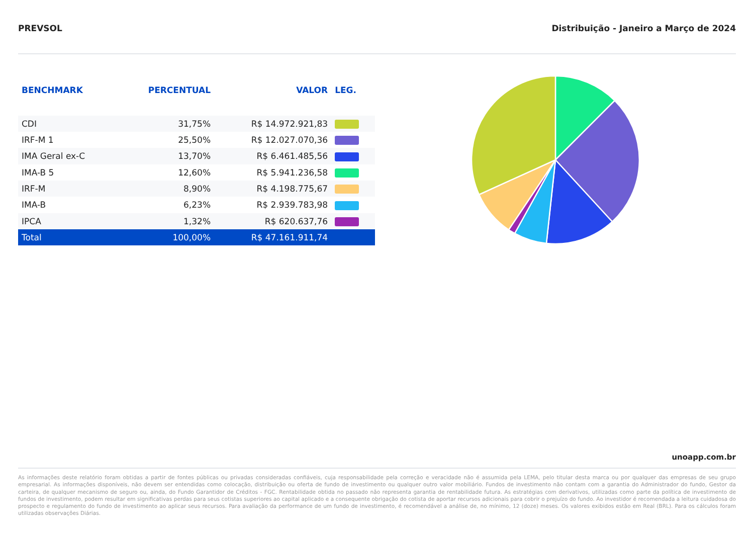PREVSOL Distribuição - Janeiro a Março de 2024
| BENCHMARK | PERCENTUAL | VALOR | LEG. |
| --- | --- | --- | --- |
| CDI | 31,75% | R$ 14.972.921,83 | |
| IRF-M 1 | 25,50% | R$ 12.027.070,36 | |
| IMA Geral ex-C | 13,70% | R$ 6.461.485,56 | |
| IMA-B 5 | 12,60% | R$ 5.941.236,58 | |
| IRF-M | 8,90% | R$ 4.198.775,67 | |
| IMA-B | 6,23% | R$ 2.939.783,98 | |
| IPCA | 1,32% | R$ 620.637,76 | |
| Total | 100,00% | R$ 47.161.911,74 | |
unoapp.com.br
As informações deste relatório foram obtidas a partir de fontes públicas ou privadas consideradas confiáveis, cuja responsabilidade pela correção e veracidade não é assumida pela LEMA, pelo titular desta marca ou por qualquer das empresas de seu grupo empresarial. As informações disponíveis, não devem ser entendidas como colocação, distribuição ou oferta de fundo de investimento ou qualquer outro valor mobiliário. Fundos de investimento não contam com a garantia do Administrador do fundo, Gestor da carteira, de qualquer mecanismo de seguro ou, ainda, do Fundo Garantidor de Créditos - FGC. Rentabilidade obtida no passado não representa garantia de rentabilidade futura. As estratégias com derivativos, utilizadas como parte da política de investimento de fundos de investimento, podem resultar em significativas perdas para seus cotistas superiores ao capital aplicado e a consequente obrigação do cotista de aportar recursos adicionais para cobrir o prejuízo do fundo. Ao investidor é recomendada a leitura cuidadosa do prospecto e regulamento do fundo de investimento ao aplicar seus recursos. Para avaliação da performance de um fundo de investimento, é recomendável a análise de, no mínimo, 12 (doze) meses. Os valores exibidos estão em Real (BRL). Para os cálculos foram utilizadas observações Diárias.